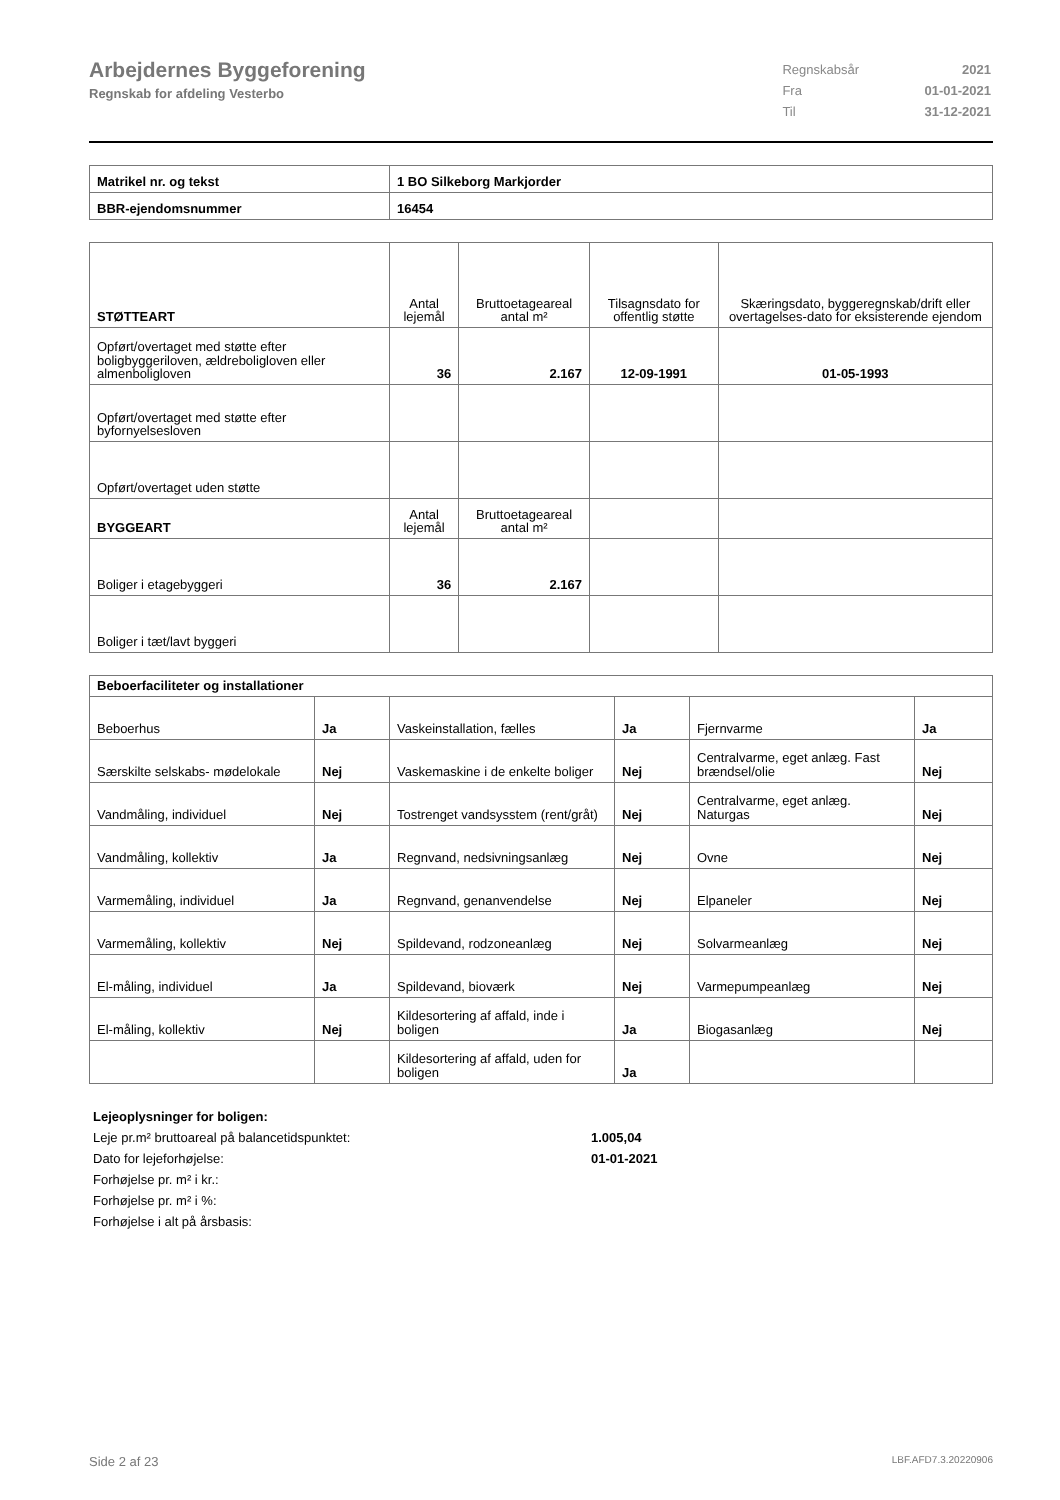Arbejdernes Byggeforening
Regnskab for afdeling Vesterbo
| Regnskabsår | 2021 |
| Fra | 01-01-2021 |
| Til | 31-12-2021 |
| Matrikel nr. og tekst | 1 BO Silkeborg Markjorder |
| BBR-ejendomsnummer | 16454 |
| STØTTEART | Antal lejemål | Bruttoetageareal antal m² | Tilsagnsdato for offentlig støtte | Skæringsdato, byggeregnskab/drift eller overtagelses-dato for eksisterende ejendom |
| --- | --- | --- | --- | --- |
| Opført/overtaget med støtte efter boligbyggeriloven, ældreboligloven eller almenboligloven | 36 | 2.167 | 12-09-1991 | 01-05-1993 |
| Opført/overtaget med støtte efter byfornyelsesloven | | | | |
| Opført/overtaget uden støtte | | | | |
| BYGGEART | Antal lejemål | Bruttoetageareal antal m² | | |
| Boliger i etagebyggeri | 36 | 2.167 | | |
| Boliger i tæt/lavt byggeri | | | | |
| Beboerfaciliteter og installationer | | | | | |
| --- | --- | --- | --- | --- | --- |
| Beboerhus | Ja | Vaskeinstallation, fælles | Ja | Fjernvarme | Ja |
| Særskilte selskabs- mødelokale | Nej | Vaskemaskine i de enkelte boliger | Nej | Centralvarme, eget anlæg. Fast brændsel/olie | Nej |
| Vandmåling, individuel | Nej | Tostrenget vandsysstem (rent/gråt) | Nej | Centralvarme, eget anlæg. Naturgas | Nej |
| Vandmåling, kollektiv | Ja | Regnvand, nedsivningsanlæg | Nej | Ovne | Nej |
| Varmemåling, individuel | Ja | Regnvand, genanvendelse | Nej | Elpaneler | Nej |
| Varmemåling, kollektiv | Nej | Spildevand, rodzoneanlæg | Nej | Solvarmeanlæg | Nej |
| El-måling, individuel | Ja | Spildevand, bioværk | Nej | Varmepumpeanlæg | Nej |
| El-måling, kollektiv | Nej | Kildesortering af affald, inde i boligen | Ja | Biogasanlæg | Nej |
| | | Kildesortering af affald, uden for boligen | Ja | | |
| Lejeoplysninger for boligen: | |
| Leje pr.m² bruttoareal på balancetidspunktet: | 1.005,04 |
| Dato for lejeforhøjelse: | 01-01-2021 |
| Forhøjelse pr. m² i kr.: | |
| Forhøjelse pr. m² i %: | |
| Forhøjelse i alt på årsbasis: | |
Side 2 af 23 LBF.AFD7.3.20220906